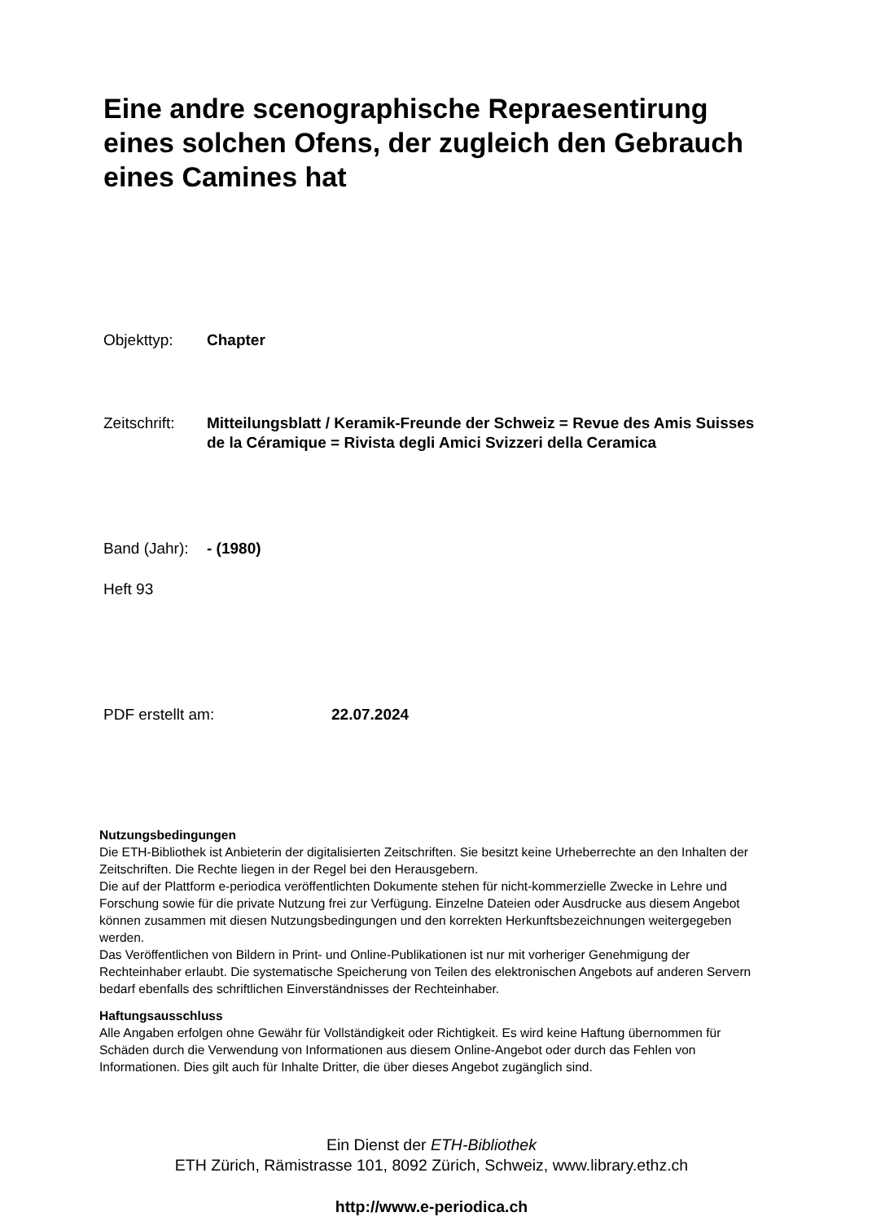Eine andre scenographische Repraesentirung eines solchen Ofens, der zugleich den Gebrauch eines Camines hat
Objekttyp: Chapter
Zeitschrift:
Mitteilungsblatt / Keramik-Freunde der Schweiz = Revue des Amis Suisses de la Céramique = Rivista degli Amici Svizzeri della Ceramica
Band (Jahr):
- (1980)
Heft 93
PDF erstellt am: 22.07.2024
Nutzungsbedingungen
Die ETH-Bibliothek ist Anbieterin der digitalisierten Zeitschriften. Sie besitzt keine Urheberrechte an den Inhalten der Zeitschriften. Die Rechte liegen in der Regel bei den Herausgebern.
Die auf der Plattform e-periodica veröffentlichten Dokumente stehen für nicht-kommerzielle Zwecke in Lehre und Forschung sowie für die private Nutzung frei zur Verfügung. Einzelne Dateien oder Ausdrucke aus diesem Angebot können zusammen mit diesen Nutzungsbedingungen und den korrekten Herkunftsbezeichnungen weitergegeben werden.
Das Veröffentlichen von Bildern in Print- und Online-Publikationen ist nur mit vorheriger Genehmigung der Rechteinhaber erlaubt. Die systematische Speicherung von Teilen des elektronischen Angebots auf anderen Servern bedarf ebenfalls des schriftlichen Einverständnisses der Rechteinhaber.
Haftungsausschluss
Alle Angaben erfolgen ohne Gewähr für Vollständigkeit oder Richtigkeit. Es wird keine Haftung übernommen für Schäden durch die Verwendung von Informationen aus diesem Online-Angebot oder durch das Fehlen von Informationen. Dies gilt auch für Inhalte Dritter, die über dieses Angebot zugänglich sind.
Ein Dienst der ETH-Bibliothek
ETH Zürich, Rämistrasse 101, 8092 Zürich, Schweiz, www.library.ethz.ch
http://www.e-periodica.ch